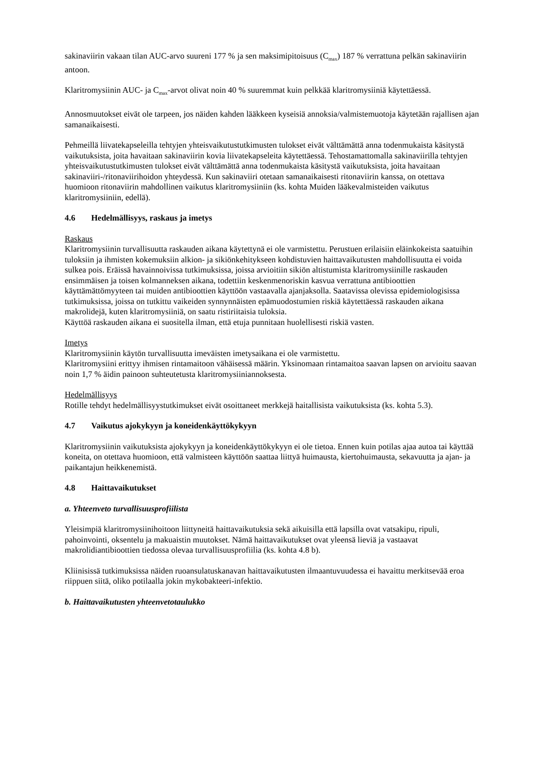sakinaviirin vakaan tilan AUC-arvo suureni 177 % ja sen maksimipitoisuus (C<sub>max</sub>) 187 % verrattuna pelkän sakinaviirin antoon.
Klaritromysiinin AUC- ja C<sub>max</sub>-arvot olivat noin 40 % suuremmat kuin pelkkää klaritromysiiniä käytettäessä.
Annosmuutokset eivät ole tarpeen, jos näiden kahden lääkkeen kyseisiä annoksia/valmistemuotoja käytetään rajallisen ajan samanaikaisesti.
Pehmeillä liivatekapseleilla tehtyjen yhteisvaikutustutkimusten tulokset eivät välttämättä anna todenmukaista käsitystä vaikutuksista, joita havaitaan sakinaviirin kovia liivatekapseleita käytettäessä. Tehostamattomalla sakinaviirilla tehtyjen yhteisvaikutustutkimusten tulokset eivät välttämättä anna todenmukaista käsitystä vaikutuksista, joita havaitaan sakinaviiri-/ritonaviirihoidon yhteydessä. Kun sakinaviiri otetaan samanaikaisesti ritonaviirin kanssa, on otettava huomioon ritonaviirin mahdollinen vaikutus klaritromysiiniin (ks. kohta Muiden lääkevalmisteiden vaikutus klaritromysiiniin, edellä).
4.6 Hedelmällisyys, raskaus ja imetys
Raskaus
Klaritromysiinin turvallisuutta raskauden aikana käytettynä ei ole varmistettu. Perustuen erilaisiin eläinkokeista saatuihin tuloksiin ja ihmisten kokemuksiin alkion- ja sikiönkehitykseen kohdistuvien haittavaikutusten mahdollisuutta ei voida sulkea pois. Eräissä havainnoivissa tutkimuksissa, joissa arvioitiin sikiön altistumista klaritromysiinille raskauden ensimmäisen ja toisen kolmanneksen aikana, todettiin keskenmenoriskin kasvua verrattuna antibioottien käyttämättömyyteen tai muiden antibioottien käyttöön vastaavalla ajanjaksolla. Saatavissa olevissa epidemiologisissa tutkimuksissa, joissa on tutkittu vaikeiden synnynnäisten epämuodostumien riskiä käytettäessä raskauden aikana makrolidejä, kuten klaritromysiiniä, on saatu ristiriitaisia tuloksia.
Käyttöä raskauden aikana ei suositella ilman, että etuja punnitaan huolellisesti riskiä vasten.
Imetys
Klaritromysiinin käytön turvallisuutta imeväisten imetysaikana ei ole varmistettu.
Klaritromysiini erittyy ihmisen rintamaitoon vähäisessä määrin. Yksinomaan rintamaitoa saavan lapsen on arvioitu saavan noin 1,7 % äidin painoon suhteutetusta klaritromysiiniannoksesta.
Hedelmällisyys
Rotille tehdyt hedelmällisyystutkimukset eivät osoittaneet merkkejä haitallisista vaikutuksista (ks. kohta 5.3).
4.7 Vaikutus ajokykyyn ja koneidenkäyttökykyyn
Klaritromysiinin vaikutuksista ajokykyyn ja koneidenkäyttökykyyn ei ole tietoa. Ennen kuin potilas ajaa autoa tai käyttää koneita, on otettava huomioon, että valmisteen käyttöön saattaa liittyä huimausta, kiertohuimausta, sekavuutta ja ajan- ja paikantajun heikkenemistä.
4.8 Haittavaikutukset
a. Yhteenveto turvallisuusprofiilista
Yleisimpiä klaritromysiinihoitoon liittyneitä haittavaikutuksia sekä aikuisilla että lapsilla ovat vatsakipu, ripuli, pahoinvointi, oksentelu ja makuaistin muutokset. Nämä haittavaikutukset ovat yleensä lieviä ja vastaavat makrolidiantibioottien tiedossa olevaa turvallisuusprofiilia (ks. kohta 4.8 b).
Kliinisissä tutkimuksissa näiden ruoansulatuskanavan haittavaikutusten ilmaantuvuudessa ei havaittu merkitsevää eroa riippuen siitä, oliko potilaalla jokin mykobakteeri-infektio.
b. Haittavaikutusten yhteenvetotaulukko